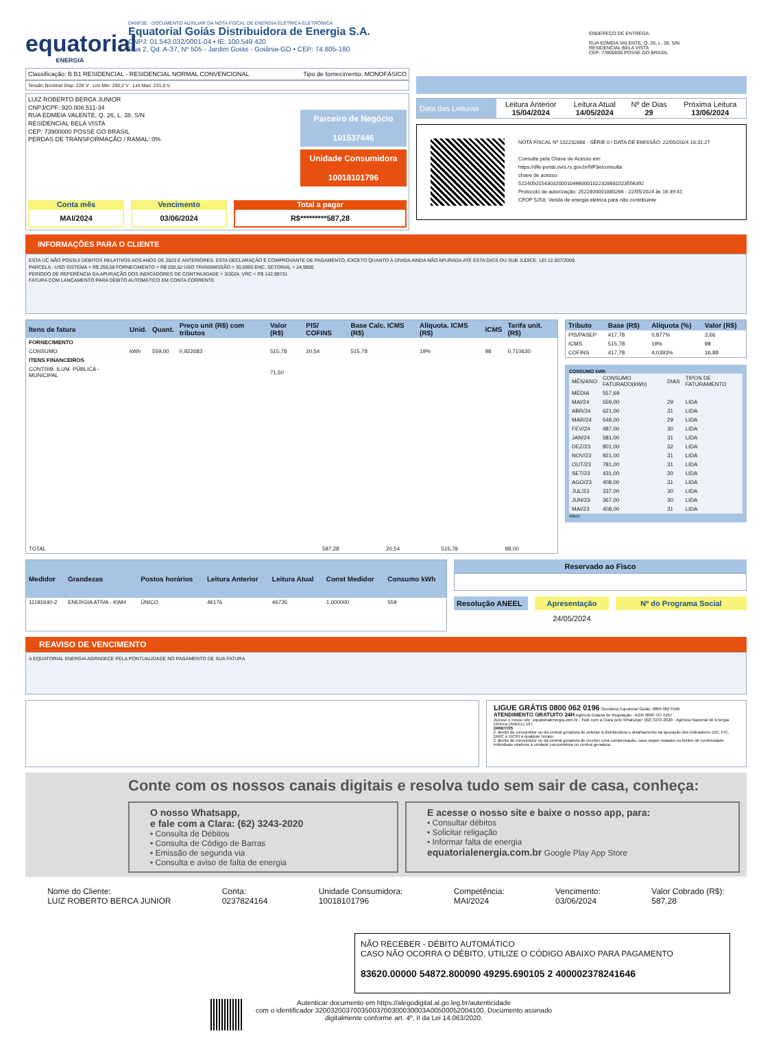equatorial
ENERGIA
DANF3E - DOCUMENTO AUXILIAR DA NOTA FISCAL DE ENERGIA ELÉTRICA ELETRÔNICA
Equatorial Goiás Distribuidora de Energia S.A.
CNPJ: 01.543.032/0001-04 • IE: 100.549.420
Rua 2, Qd. A-37, Nº 505 - Jardim Goiás - Goiânia-GO • CEP: 74.805-180
ENDEREÇO DE ENTREGA:
RUA EDMEIA VALENTE, Q. 26, L. 38, S/N
RESIDENCIAL BELA VISTA
CEP: 73900000 POSSE GO BRASIL
Classificação: B B1 RESIDENCIAL - RESIDENCIAL NORMAL CONVENCIONAL Tipo de fornecimento: MONOFÁSICO
Tensão Nominal Disp: 220 V Lim Min: 200,2 V Lim Max: 231,0 V
LUIZ ROBERTO BERCA JUNIOR
CNPJ/CPF: 920.008.511-34
RUA EDMEIA VALENTE, Q. 26, L. 38, S/N
RESIDENCIAL BELA VISTA
CEP: 73900000 POSSE GO BRASIL
PERDAS DE TRANSFORMAÇÃO / RAMAL: 0%
Parceiro de Negócio
101537446
Unidade Consumidora
10018101796
Conta mês
MAI/2024
Vencimento
03/06/2024
Total a pagar
R$*********587,28
| Data das Leituras | Leitura Anterior 15/04/2024 | Leitura Atual 14/05/2024 | Nº de Dias 29 | Próxima Leitura 13/06/2024 |
NOTA FISCAL Nº 102232868 - SÉRIE 0 / DATA DE EMISSÃO: 22/05/2024 16:31:27
Consulte pela Chave de Acesso em:
https://dfe-portal.svrs.rs.gov.br/NF3e/consulta
chave de acesso:
52240501543032000104660001022328681023556392
Protocolo de autorização: 2522400001880266 - 22/05/2024 às 16:39:41
CFOP 5258: Venda de energia elétrica para não contribuinte
INFORMAÇÕES PARA O CLIENTE
ESTA UC NÃO POSSUI DÉBITOS RELATIVOS AOS ANOS DE 2023 E ANTERIORES. ESTA DECLARAÇÃO É COMPROVANTE DE PAGAMENTO, EXCETO QUANTO À DÍVIDA AINDA NÃO APURADA ATÉ ESTA DATA OU SUB JUDICE. LEI 12.007/2009.
PARCELA : USO SISTEMA = R$ 259,58 FORNECIMENTO = R$ 200,52 USO TRANSMISSÃO = 30,6900 ENC. SETORIAL = 24,9900
PERÍODO DE REFERÊNCIA DA APURAÇÃO DOS INDICADORES DE CONTINUIDADE = 3/2024. VRC = R$ 142,99731
FATURA COM LANÇAMENTO PARA DÉBITO AUTOMÁTICO EM CONTA CORRENTE
| Itens de fatura | Unid. | Quant. | Preço unit (R$) com tributos | Valor (R$) | PIS/ COFINS | Base Calc. ICMS (R$) | Alíquota. ICMS (R$) | ICMS | Tarifa unit. (R$) |
| --- | --- | --- | --- | --- | --- | --- | --- | --- | --- |
| FORNECIMENTO | | | | | | | | | |
| CONSUMO | kWh | 559,00 | 0,922683 | 515,78 | 20,54 | 515,78 | 19% | 98 | 0,710630 |
| ITENS FINANCEIROS | | | | | | | | | |
| CONTRIB. ILUM. PÚBLICA - MUNICIPAL | | | | 71,50 | | | | | |
| TOTAL | 587,28 | 20,54 | 515,78 | 98,00 |
| Tributo | Base (R$) | Alíquota (%) | Valor (R$) |
| --- | --- | --- | --- |
| PIS/PASEP | 417,78 | 0,877% | 3,66 |
| ICMS | 515,78 | 19% | 98 |
| COFINS | 417,78 | 4,0393% | 16,88 |
CONSUMO kWh
| MÊS/ANO | CONSUMO FATURADO(kWh) | DIAS | TIPOS DE FATURAMENTO |
| MÉDIA | 557,69 | | |
| MAI/24 | 559,00 | 29 | LIDA |
| ABR/24 | 621,00 | 31 | LIDA |
| MAR/24 | 548,00 | 29 | LIDA |
| FEV/24 | 487,00 | 30 | LIDA |
| JAN/24 | 581,00 | 31 | LIDA |
| DEZ/23 | 801,00 | 32 | LIDA |
| NOV/23 | 921,00 | 31 | LIDA |
| OUT/23 | 781,00 | 31 | LIDA |
| SET/23 | 431,00 | 30 | LIDA |
| AGO/23 | 408,00 | 31 | LIDA |
| JUL/23 | 337,00 | 30 | LIDA |
| JUN/23 | 367,00 | 30 | LIDA |
| MAI/23 | 408,00 | 31 | LIDA |
Ativo
| Medidor | Grandezas | Postos horários | Leitura Anterior | Leitura Atual | Const Medidor | Consumo kWh |
| --- | --- | --- | --- | --- | --- | --- |
| 11191640-2 | ENERGIA ATIVA - KWH | ÚNICO | 46176 | 46735 | 1,000000 | 559 |
Reservado ao Fisco
Resolução ANEEL Apresentação
24/05/2024
Nº do Programa Social
REAVISO DE VENCIMENTO
A EQUATORIAL ENERGIA AGRADECE PELA PONTUALIDADE NO PAGAMENTO DE SUA FATURA
LIGUE GRÁTIS 0800 062 0196 Ouvidoria Equatorial Goiás: 0800 062 0196
ATENDIMENTO GRATUITO 24H Agência Goiana de Regulação - AGR 0800 727 0167
Acesse o nosso site: equatorialenergia.com.br · Fale com a Clara pelo WhatsApp: (62) 3243-2020 · Agência Nacional de Energia Elétrica (ANEEL) 167.
DIREITOS
É direito do consumidor ou da central geradora de solicitar à distribuidora o detalhamento da apuração dos indicadores DIC, FIC, DMIC e DICRI a qualquer tempo.
É direito do consumidor ou da central geradora de receber uma compensação, caso sejam violados os limites de continuidade individuais relativos à unidade consumidora ou central geradora.
Conte com os nossos canais digitais e resolva tudo sem sair de casa, conheça:
O nosso Whatsapp,
e fale com a Clara: (62) 3243-2020
• Consulta de Débitos
• Consulta de Código de Barras
• Emissão de segunda via
• Consulta e aviso de falta de energia
E acesse o nosso site e baixe o nosso app, para:
• Consultar débitos
• Solicitar religação
• Informar falta de energia
equatorialenergia.com.br Google Play App Store
Nome do Cliente:
LUIZ ROBERTO BERCA JUNIOR
Conta:
0237824164
Unidade Consumidora:
10018101796
Competência:
MAI/2024
Vencimento:
03/06/2024
Valor Cobrado (R$):
587,28
NÃO RECEBER - DÉBITO AUTOMÁTICO
CASO NÃO OCORRA O DÉBITO, UTILIZE O CÓDIGO ABAIXO PARA PAGAMENTO
83620.00000 54872.800090 49295.690105 2 400002378241646
Autenticar documento em https://alegodigital.al.go.leg.br/autenticidade
com o identificador 32003200370035003700300030003A00500052004100, Documento assinado
digitalmente conforme art. 4º, II da Lei 14.063/2020.